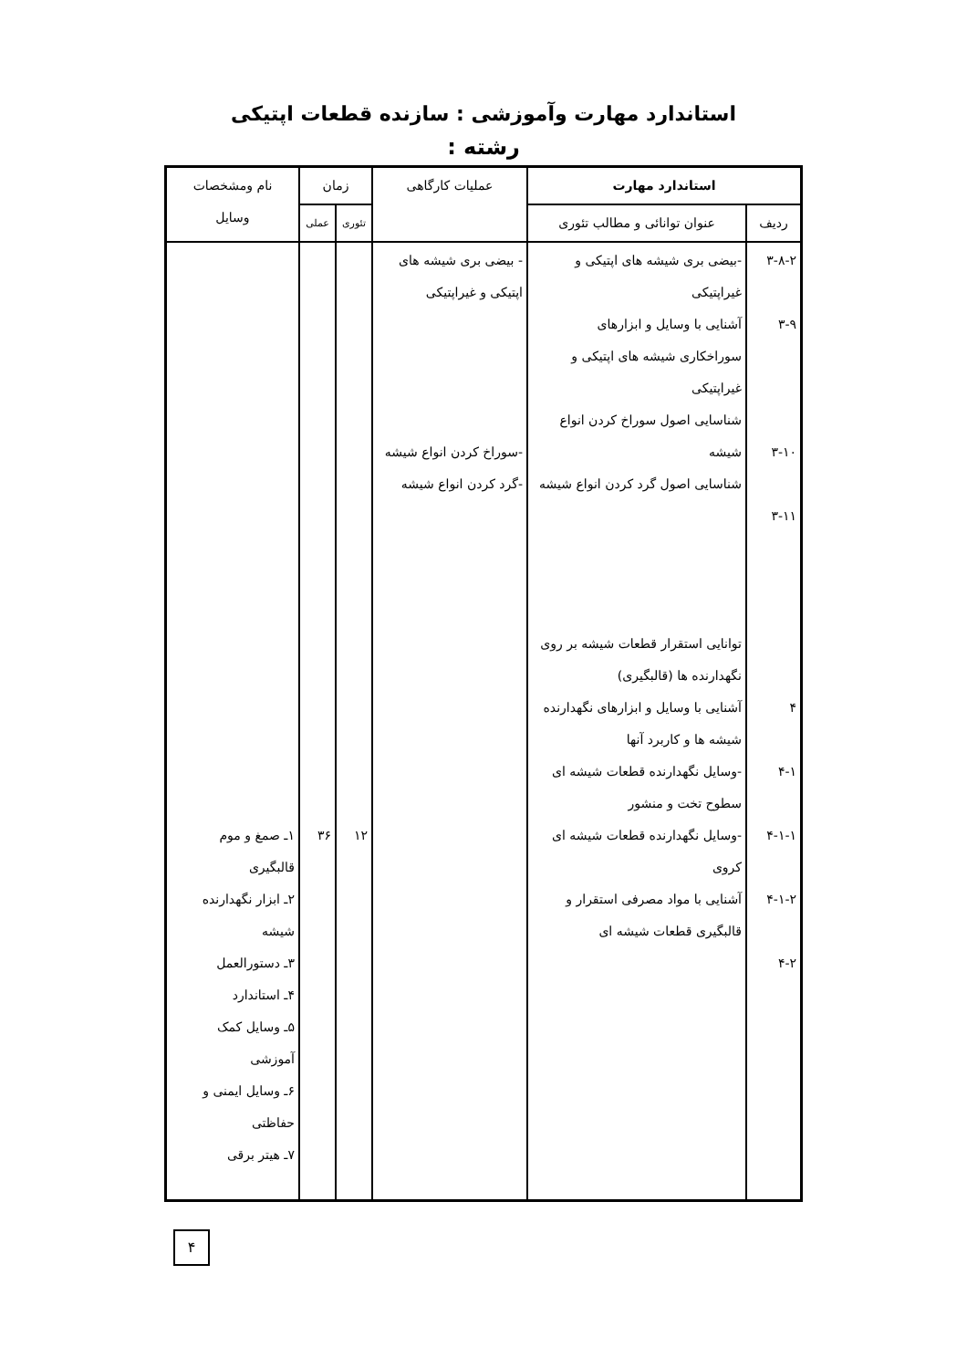استاندارد مهارت وآموزشی : سازنده قطعات اپتیکی
رشته :
| استاندارد مهارت | | عملیات کارگاهی | زمان | | نام ومشخصات وسایل |
| --- | --- | --- | --- | --- | --- |
| ردیف | عنوان توانائی و مطالب تئوری | | تئوری | عملی | |
| ۳-۸-۲ ۳-۹ ۳-۱۰ ۳-۱۱ ۴ ۴-۱ ۴-۱-۱ ۴-۱-۲ ۴-۲ | -بیضی بری شیشه های اپتیکی و غیراپتیکی آشنایی با وسایل و ابزارهای سوراخکاری شیشه های اپتیکی و غیراپتیکی شناسایی اصول سوراخ کردن انواع شیشه شناسایی اصول گرد کردن انواع شیشه توانایی استقرار قطعات شیشه بر روی نگهدارنده ها (قالبگیری) آشنایی با وسایل و ابزارهای نگهدارنده شیشه ها و کاربرد آنها -وسایل نگهدارنده قطعات شیشه ای سطوح تخت و منشور -وسایل نگهدارنده قطعات شیشه ای کروی آشنایی با مواد مصرفی استقرار و قالبگیری قطعات شیشه ای | - بیضی بری شیشه های اپتیکی و غیراپتیکی -سوراخ کردن انواع شیشه -گرد کردن انواع شیشه | ۱۲ | ۳۶ | ۱ـ صمغ و موم قالبگیری ۲ـ ابزار نگهدارنده شیشه ۳ـ دستورالعمل ۴ـ استاندارد ۵ـ وسایل کمک آموزشی ۶ـ وسایل ایمنی و حفاظتی ۷ـ هیتر برقی |
۴